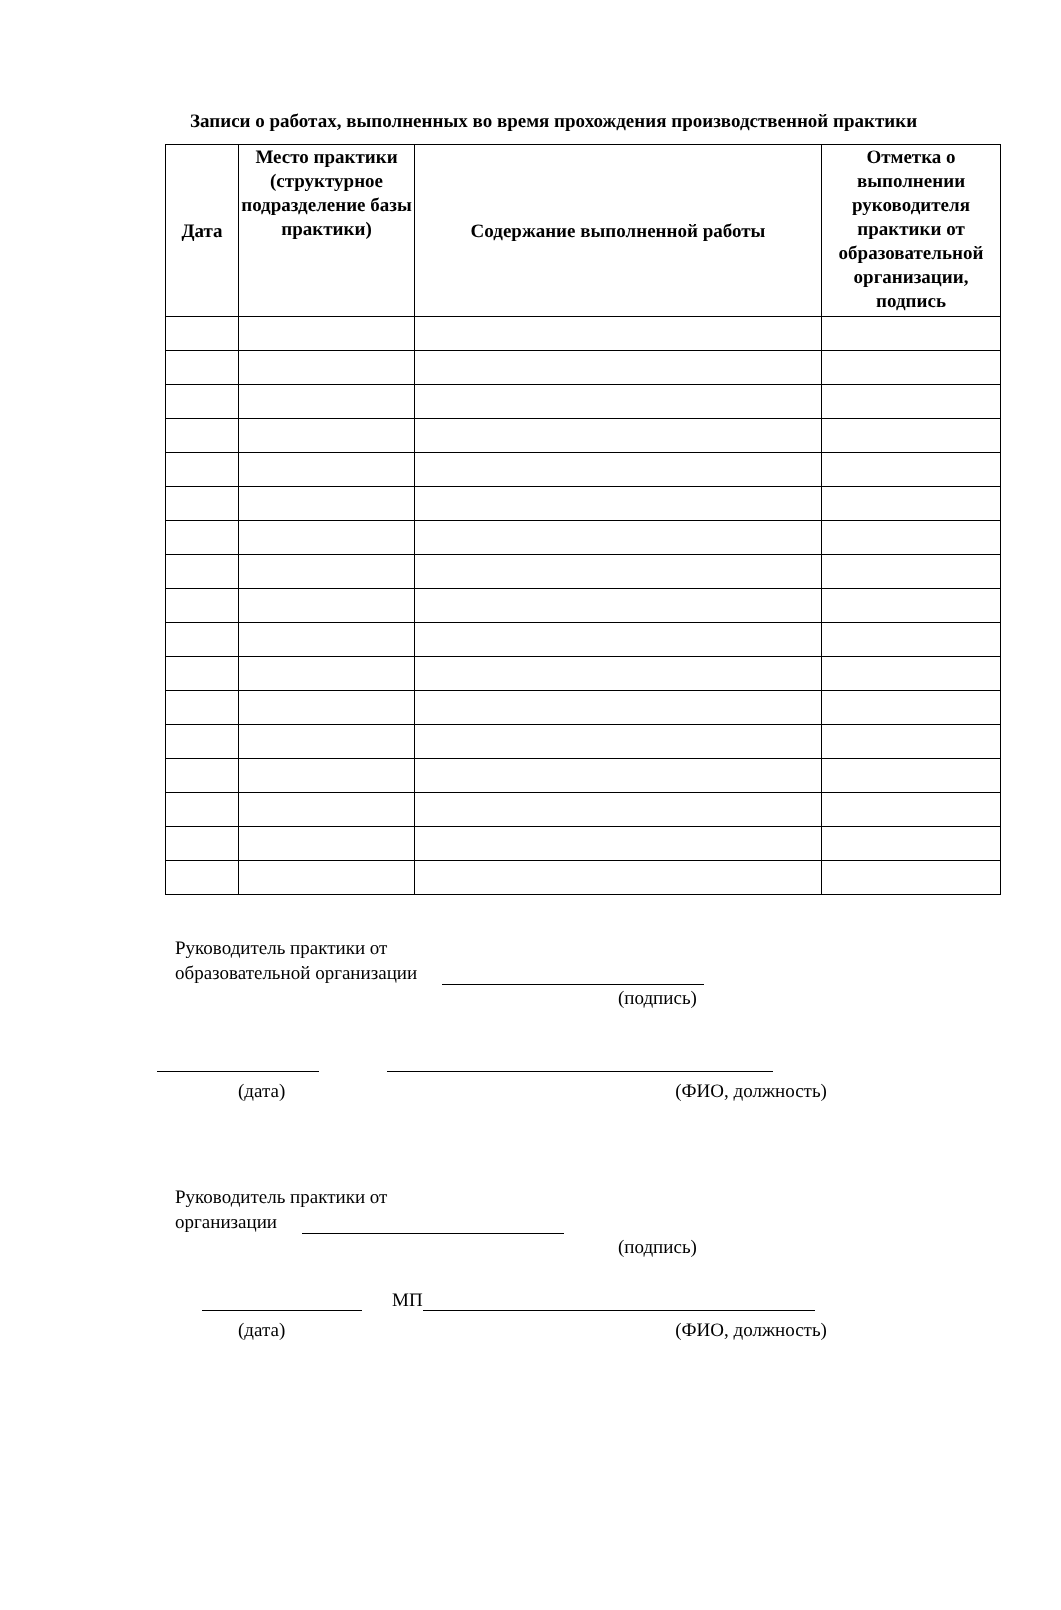Записи о работах, выполненных во время прохождения производственной практики
| Дата | Место практики (структурное подразделение базы практики) | Содержание выполненной работы | Отметка о выполнении руководителя практики от образовательной организации, подпись |
| --- | --- | --- | --- |
Руководитель практики от
образовательной организации
(подпись)
(дата) (ФИО, должность)
Руководитель практики от
организации
(подпись)
МП
(дата) (ФИО, должность)